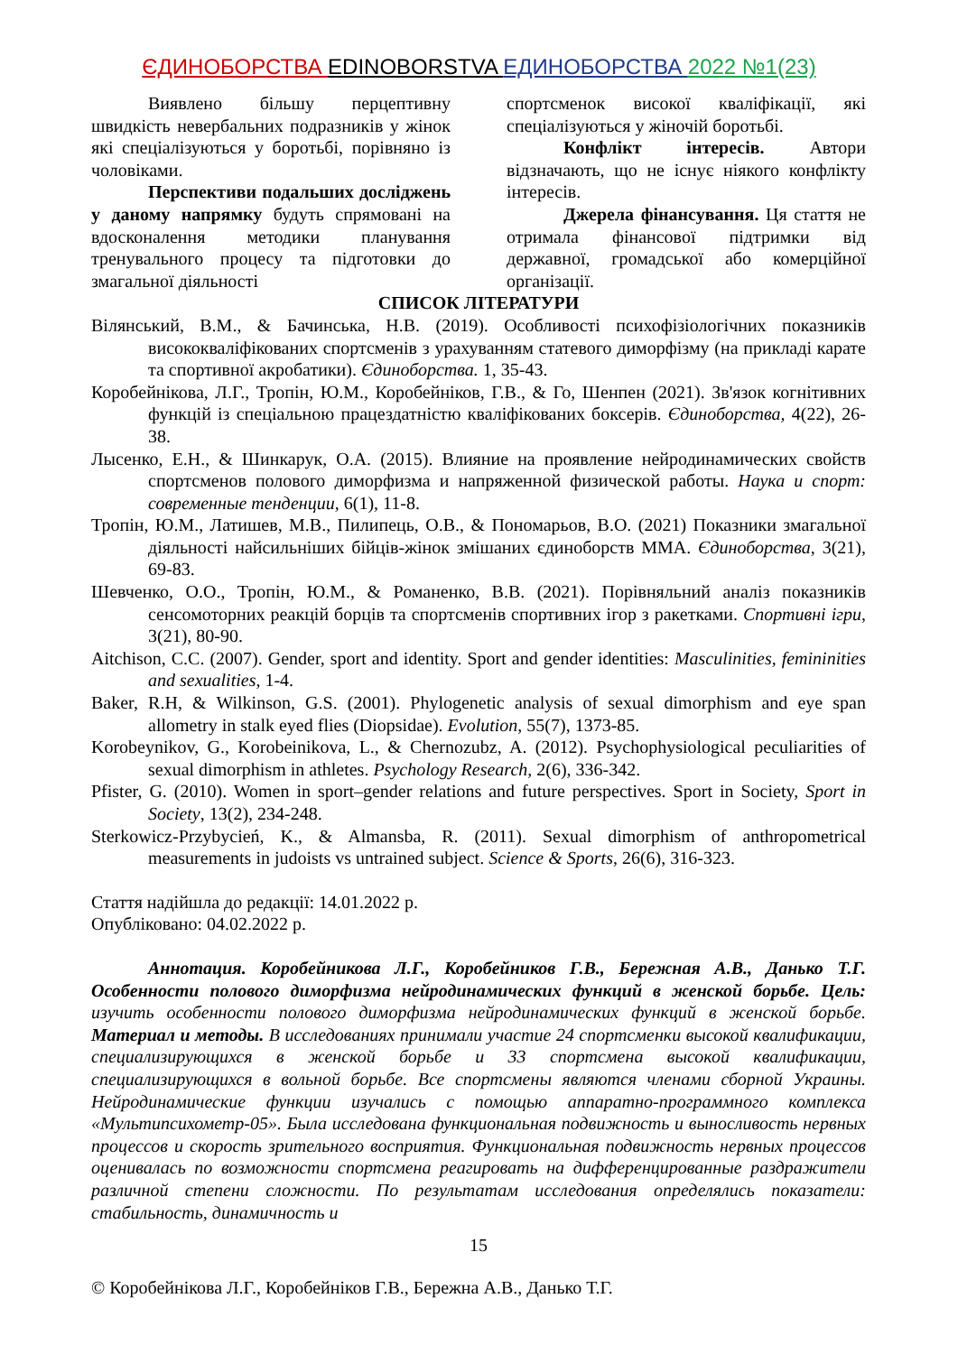ЄДИНОБОРСТВА EDINOBORSTVA ЕДИНОБОРСТВА 2022 №1(23)
Виявлено більшу перцептивну швидкість невербальних подразників у жінок які спеціалізуються у боротьбі, порівняно із чоловіками.
Перспективи подальших досліджень у даному напрямку будуть спрямовані на вдосконалення методики планування тренувального процесу та підготовки до змагальної діяльності
спортсменок високої кваліфікації, які спеціалізуються у жіночій боротьбі.
Конфлікт інтересів. Автори відзначають, що не існує ніякого конфлікту інтересів.
Джерела фінансування. Ця стаття не отримала фінансової підтримки від державної, громадської або комерційної організації.
СПИСОК ЛІТЕРАТУРИ
Вілянський, В.М., & Бачинська, Н.В. (2019). Особливості психофізіологічних показників висококваліфікованих спортсменів з урахуванням статевого диморфізму (на прикладі карате та спортивної акробатики). Єдиноборства. 1, 35-43.
Коробейнікова, Л.Г., Тропін, Ю.М., Коробейніков, Г.В., & Го, Шенпен (2021). Зв'язок когнітивних функцій із спеціальною працездатністю кваліфікованих боксерів. Єдиноборства, 4(22), 26-38.
Лысенко, Е.Н., & Шинкарук, О.А. (2015). Влияние на проявление нейродинамических свойств спортсменов полового диморфизма и напряженной физической работы. Наука и спорт: современные тенденции, 6(1), 11-8.
Тропін, Ю.М., Латишев, М.В., Пилипець, О.В., & Пономарьов, В.О. (2021) Показники змагальної діяльності найсильніших бійців-жінок змішаних єдиноборств ММА. Єдиноборства, 3(21), 69-83.
Шевченко, О.О., Тропін, Ю.М., & Романенко, В.В. (2021). Порівняльний аналіз показників сенсомоторних реакцій борців та спортсменів спортивних ігор з ракетками. Спортивні ігри, 3(21), 80-90.
Aitchison, C.C. (2007). Gender, sport and identity. Sport and gender identities: Masculinities, femininities and sexualities, 1-4.
Baker, R.H, & Wilkinson, G.S. (2001). Phylogenetic analysis of sexual dimorphism and eye span allometry in stalk eyed flies (Diopsidae). Evolution, 55(7), 1373-85.
Korobeynikov, G., Korobeinikova, L., & Chernozubz, A. (2012). Psychophysiological peculiarities of sexual dimorphism in athletes. Psychology Research, 2(6), 336-342.
Pfister, G. (2010). Women in sport–gender relations and future perspectives. Sport in Society, Sport in Society, 13(2), 234-248.
Sterkowicz-Przybycień, K., & Almansba, R. (2011). Sexual dimorphism of anthropometrical measurements in judoists vs untrained subject. Science & Sports, 26(6), 316-323.
Стаття надійшла до редакції: 14.01.2022 р.
Опубліковано: 04.02.2022 р.
Аннотация. Коробейникова Л.Г., Коробейников Г.В., Бережная А.В., Данько Т.Г. Особенности полового диморфизма нейродинамических функций в женской борьбе. Цель: изучить особенности полового диморфизма нейродинамических функций в женской борьбе. Материал и методы. В исследованиях принимали участие 24 спортсменки высокой квалификации, специализирующихся в женской борьбе и 33 спортсмена высокой квалификации, специализирующихся в вольной борьбе. Все спортсмены являются членами сборной Украины. Нейродинамические функции изучались с помощью аппаратно-программного комплекса «Мультипсихометр-05». Была исследована функциональная подвижность и выносливость нервных процессов и скорость зрительного восприятия. Функциональная подвижность нервных процессов оценивалась по возможности спортсмена реагировать на дифференцированные раздражители различной степени сложности. По результатам исследования определялись показатели: стабильность, динамичность и
15
© Коробейнікова Л.Г., Коробейніков Г.В., Бережна А.В., Данько Т.Г.